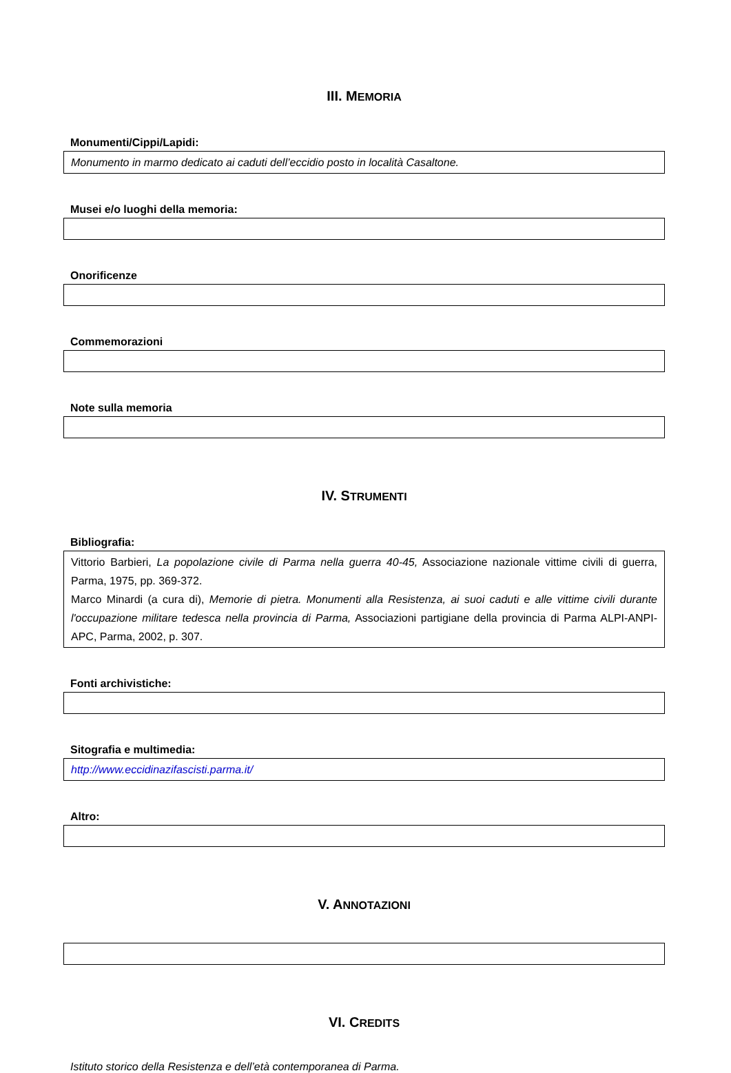III. MEMORIA
Monumenti/Cippi/Lapidi:
Monumento in marmo dedicato ai caduti dell’eccidio posto in località Casaltone.
Musei e/o luoghi della memoria:
Onorificenze
Commemorazioni
Note sulla memoria
IV. STRUMENTI
Bibliografia:
Vittorio Barbieri, La popolazione civile di Parma nella guerra 40-45, Associazione nazionale vittime civili di guerra, Parma, 1975, pp. 369-372.
Marco Minardi (a cura di), Memorie di pietra. Monumenti alla Resistenza, ai suoi caduti e alle vittime civili durante l'occupazione militare tedesca nella provincia di Parma, Associazioni partigiane della provincia di Parma ALPI-ANPI-APC, Parma, 2002, p. 307.
Fonti archivistiche:
Sitografia e multimedia:
http://www.eccidinazifascisti.parma.it/
Altro:
V. ANNOTAZIONI
VI. CREDITS
Istituto storico della Resistenza e dell’età contemporanea di Parma.